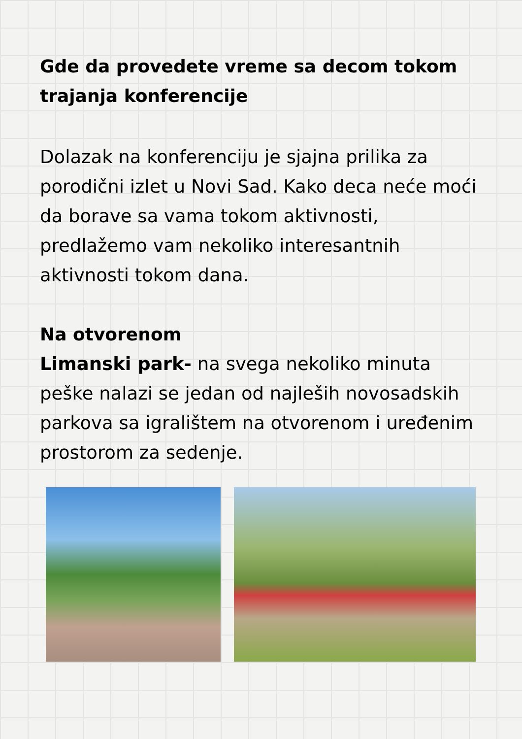Gde da provedete vreme sa decom tokom trajanja konferencije
Dolazak na konferenciju je sjajna prilika za porodični izlet u Novi Sad. Kako deca neće moći da borave sa vama tokom aktivnosti, predlažemo vam nekoliko interesantnih aktivnosti tokom dana.
Na otvorenom
Limanski park- na svega nekoliko minuta peške nalazi se jedan od najleših novosadskih parkova sa igralištem na otvorenom i uređenim prostorom za sedenje.